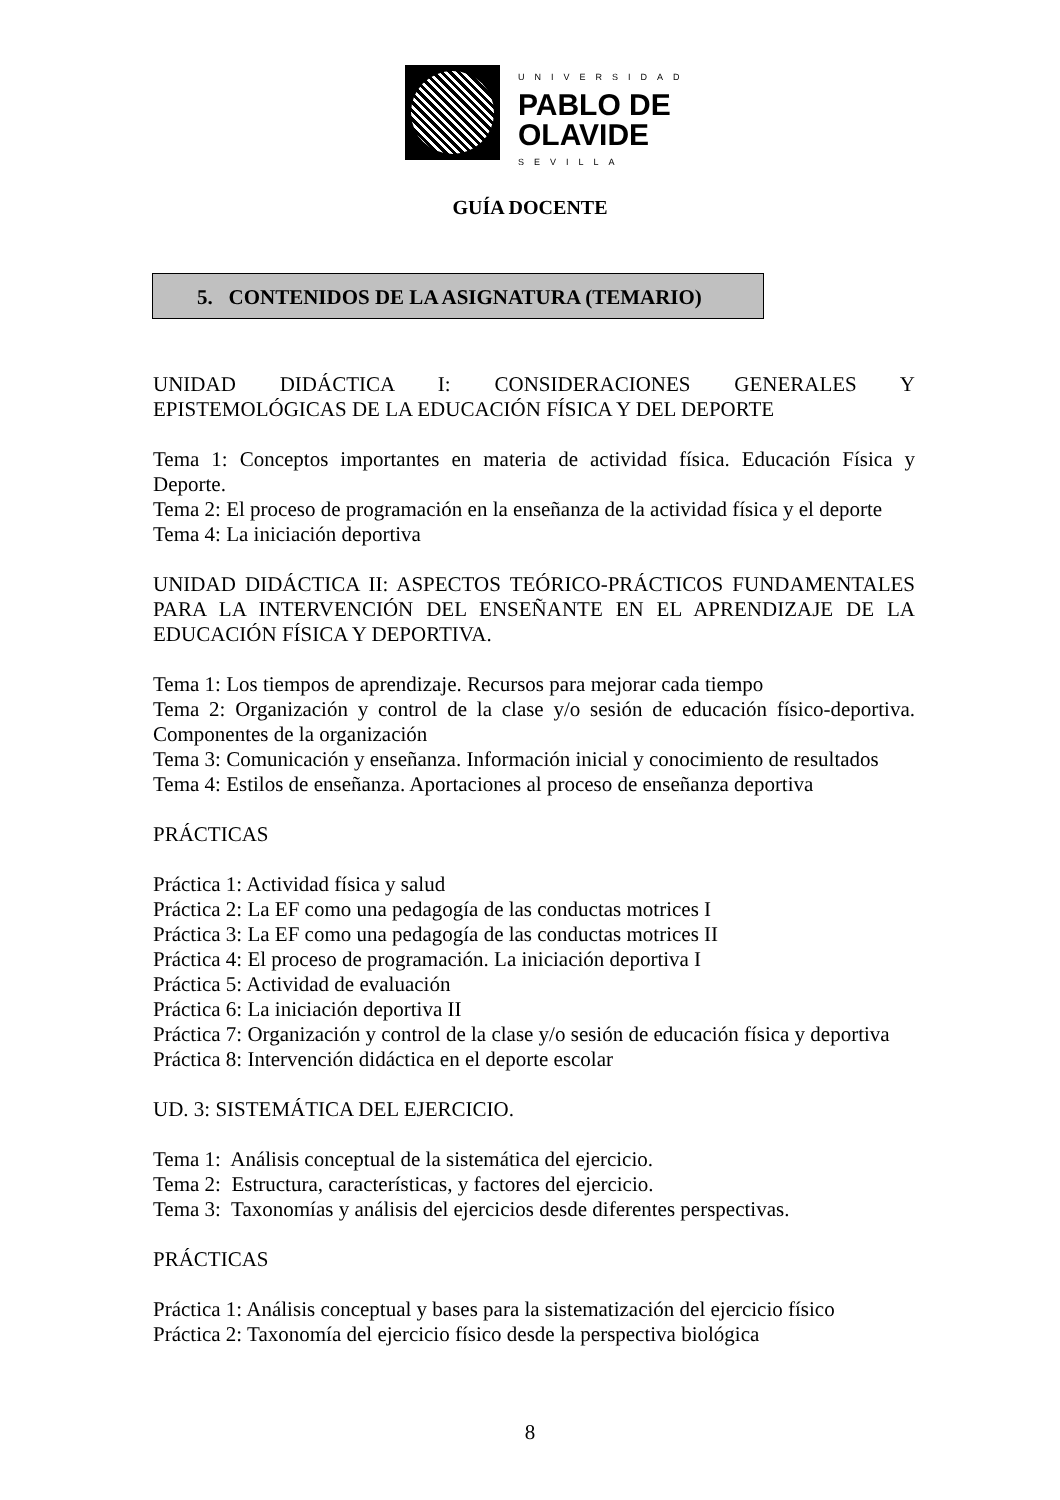UNIVERSIDAD
PABLO DE
OLAVIDE
SEVILLA
GUÍA DOCENTE
5. CONTENIDOS DE LA ASIGNATURA (TEMARIO)
UNIDAD DIDÁCTICA I: CONSIDERACIONES GENERALES Y EPISTEMOLÓGICAS DE LA EDUCACIÓN FÍSICA Y DEL DEPORTE
Tema 1: Conceptos importantes en materia de actividad física. Educación Física y Deporte.
Tema 2: El proceso de programación en la enseñanza de la actividad física y el deporte
Tema 4: La iniciación deportiva
UNIDAD DIDÁCTICA II: ASPECTOS TEÓRICO-PRÁCTICOS FUNDAMENTALES PARA LA INTERVENCIÓN DEL ENSEÑANTE EN EL APRENDIZAJE DE LA EDUCACIÓN FÍSICA Y DEPORTIVA.
Tema 1: Los tiempos de aprendizaje. Recursos para mejorar cada tiempo
Tema 2: Organización y control de la clase y/o sesión de educación físico-deportiva. Componentes de la organización
Tema 3: Comunicación y enseñanza. Información inicial y conocimiento de resultados
Tema 4: Estilos de enseñanza. Aportaciones al proceso de enseñanza deportiva
PRÁCTICAS
Práctica 1: Actividad física y salud
Práctica 2: La EF como una pedagogía de las conductas motrices I
Práctica 3: La EF como una pedagogía de las conductas motrices II
Práctica 4: El proceso de programación. La iniciación deportiva I
Práctica 5: Actividad de evaluación
Práctica 6: La iniciación deportiva II
Práctica 7: Organización y control de la clase y/o sesión de educación física y deportiva
Práctica 8: Intervención didáctica en el deporte escolar
UD. 3: SISTEMÁTICA DEL EJERCICIO.
Tema 1: Análisis conceptual de la sistemática del ejercicio.
Tema 2: Estructura, características, y factores del ejercicio.
Tema 3: Taxonomías y análisis del ejercicios desde diferentes perspectivas.
PRÁCTICAS
Práctica 1: Análisis conceptual y bases para la sistematización del ejercicio físico
Práctica 2: Taxonomía del ejercicio físico desde la perspectiva biológica
8